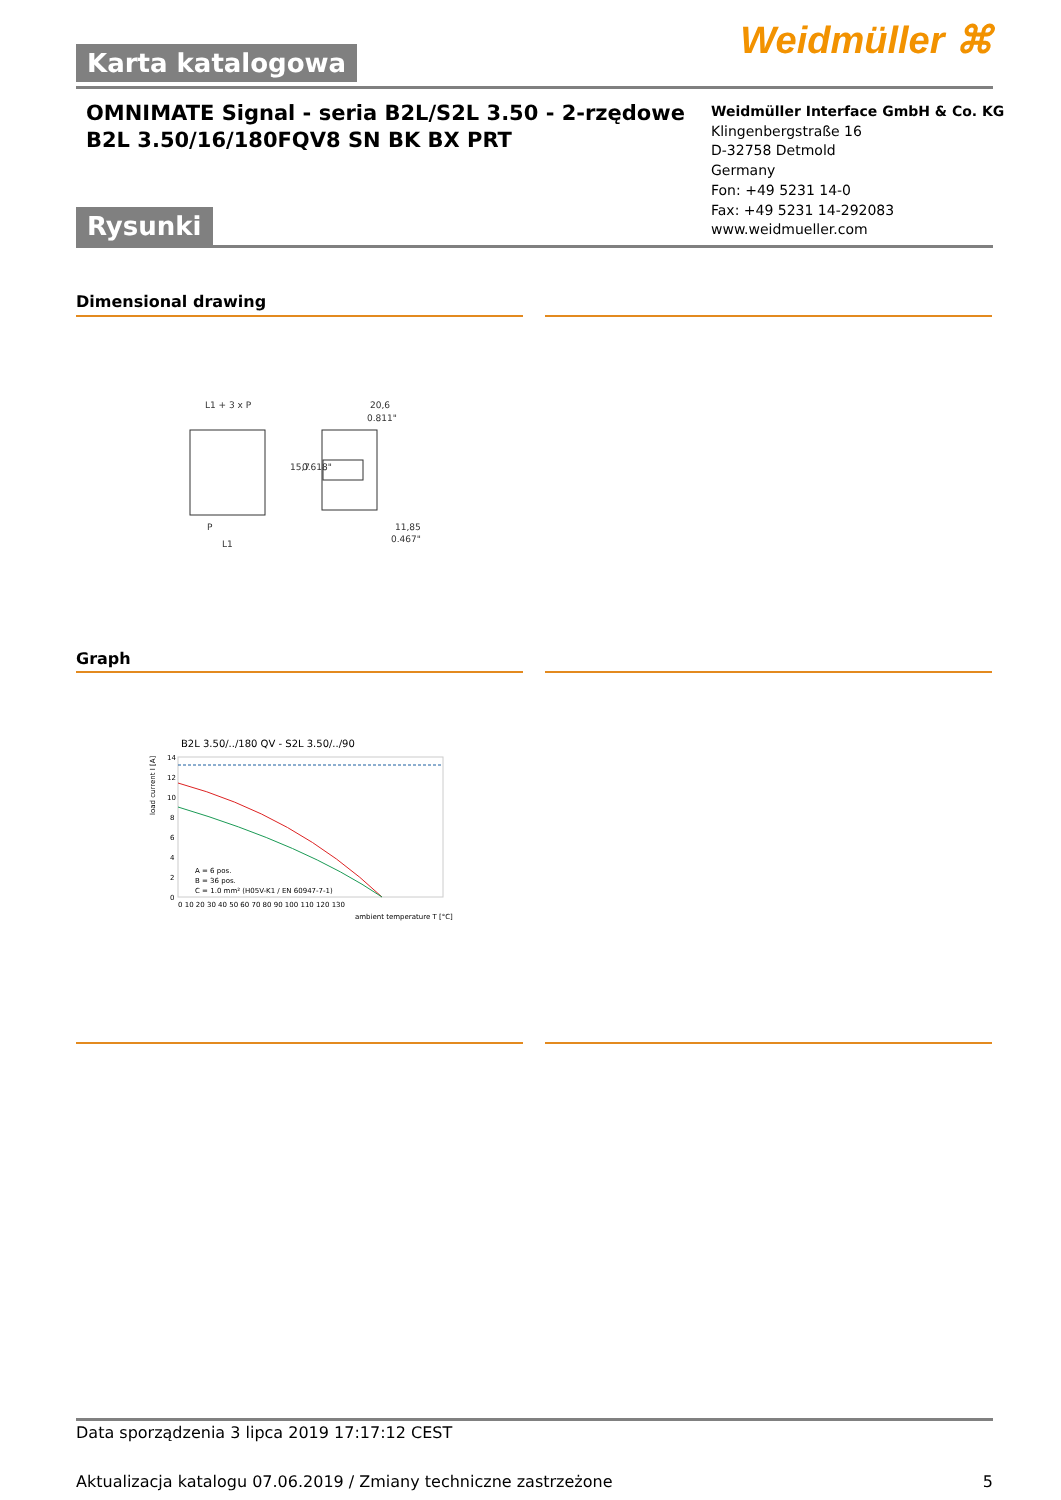Weidmüller ⌘ Karta katalogowa
OMNIMATE Signal - seria B2L/S2L 3.50 - 2-rzędowe
B2L 3.50/16/180FQV8 SN BK BX PRT
Weidmüller Interface GmbH & Co. KG
Klingenbergstraße 16
D-32758 Detmold
Germany
Fon: +49 5231 14-0
Fax: +49 5231 14-292083
www.weidmueller.com
Rysunki
Dimensional drawing
L1 + 3 x P
20,6
0.811"
11,85
0.467"
P
L1
15,7
0.618"
Graph
B2L 3.50/../180 QV - S2L 3.50/../90
14
12
10
8
6
4
2
0
0 10 20 30 40 50 60 70 80 90 100 110 120 130
ambient temperature T [°C]
A = 6 pos.
B = 36 pos.
C = 1.0 mm² (H05V-K1 / EN 60947-7-1)
load current I [A]
Data sporządzenia 3 lipca 2019 17:17:12 CEST
Aktualizacja katalogu 07.06.2019 / Zmiany techniczne zastrzeżone 5